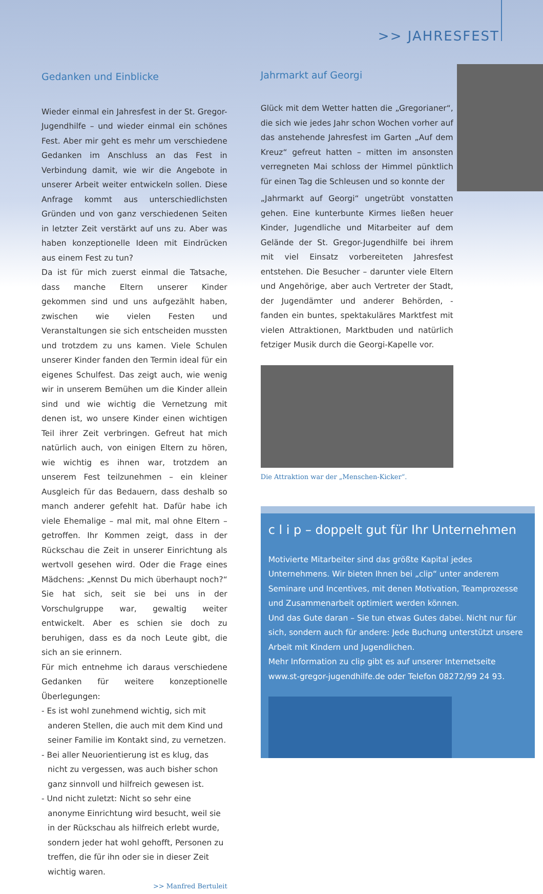>> JAHRESFEST
Gedanken und Einblicke
Wieder einmal ein Jahresfest in der St. Gregor-Jugendhilfe – und wieder einmal ein schönes Fest. Aber mir geht es mehr um verschiedene Gedanken im Anschluss an das Fest in Verbindung damit, wie wir die Angebote in unserer Arbeit weiter entwickeln sollen. Diese Anfrage kommt aus unterschiedlichsten Gründen und von ganz verschiedenen Seiten in letzter Zeit verstärkt auf uns zu. Aber was haben konzeptionelle Ideen mit Eindrücken aus einem Fest zu tun?
Da ist für mich zuerst einmal die Tatsache, dass manche Eltern unserer Kinder gekommen sind und uns aufgezählt haben, zwischen wie vielen Festen und Veranstaltungen sie sich entscheiden mussten und trotzdem zu uns kamen. Viele Schulen unserer Kinder fanden den Termin ideal für ein eigenes Schulfest. Das zeigt auch, wie wenig wir in unserem Bemühen um die Kinder allein sind und wie wichtig die Vernetzung mit denen ist, wo unsere Kinder einen wichtigen Teil ihrer Zeit verbringen. Gefreut hat mich natürlich auch, von einigen Eltern zu hören, wie wichtig es ihnen war, trotzdem an unserem Fest teilzunehmen – ein kleiner Ausgleich für das Bedauern, dass deshalb so manch anderer gefehlt hat. Dafür habe ich viele Ehemalige – mal mit, mal ohne Eltern – getroffen. Ihr Kommen zeigt, dass in der Rückschau die Zeit in unserer Einrichtung als wertvoll gesehen wird. Oder die Frage eines Mädchens: „Kennst Du mich überhaupt noch?“ Sie hat sich, seit sie bei uns in der Vorschulgruppe war, gewaltig weiter entwickelt. Aber es schien sie doch zu beruhigen, dass es da noch Leute gibt, die sich an sie erinnern.
Für mich entnehme ich daraus verschiedene Gedanken für weitere konzeptionelle Überlegungen:
- Es ist wohl zunehmend wichtig, sich mit anderen Stellen, die auch mit dem Kind und seiner Familie im Kontakt sind, zu vernetzen.
- Bei aller Neuorientierung ist es klug, das nicht zu vergessen, was auch bisher schon ganz sinnvoll und hilfreich gewesen ist.
- Und nicht zuletzt: Nicht so sehr eine anonyme Einrichtung wird besucht, weil sie in der Rückschau als hilfreich erlebt wurde, sondern jeder hat wohl gehofft, Personen zu treffen, die für ihn oder sie in dieser Zeit wichtig waren.
>> Manfred Bertuleit
Jahrmarkt auf Georgi
Glück mit dem Wetter hatten die „Gregorianer“, die sich wie jedes Jahr schon Wochen vorher auf das anstehende Jahresfest im Garten „Auf dem Kreuz“ gefreut hatten – mitten im ansonsten verregneten Mai schloss der Himmel pünktlich für einen Tag die Schleusen und so konnte der
„Jahrmarkt auf Georgi“ ungetrübt vonstatten gehen. Eine kunterbunte Kirmes ließen heuer Kinder, Jugendliche und Mitarbeiter auf dem Gelände der St. Gregor-Jugendhilfe bei ihrem mit viel Einsatz vorbereiteten Jahresfest entstehen. Die Besucher – darunter viele Eltern und Angehörige, aber auch Vertreter der Stadt, der Jugendämter und anderer Behörden, - fanden ein buntes, spektakuläres Marktfest mit vielen Attraktionen, Marktbuden und natürlich fetziger Musik durch die Georgi-Kapelle vor.
Die Attraktion war der „Menschen-Kicker“.
c l i p – doppelt gut für Ihr Unternehmen
Motivierte Mitarbeiter sind das größte Kapital jedes Unternehmens. Wir bieten Ihnen bei „clip“ unter anderem Seminare und Incentives, mit denen Motivation, Teamprozesse und Zusammenarbeit optimiert werden können.
Und das Gute daran – Sie tun etwas Gutes dabei. Nicht nur für sich, sondern auch für andere: Jede Buchung unterstützt unsere Arbeit mit Kindern und Jugendlichen.
Mehr Information zu clip gibt es auf unserer Internetseite www.st-gregor-jugendhilfe.de oder Telefon 08272/99 24 93.